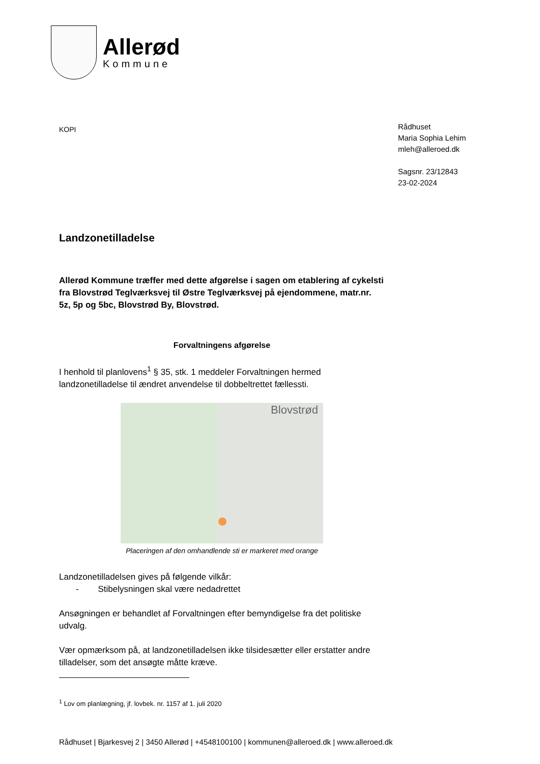Allerød
Kommune
KOPI
Rådhuset
Maria Sophia Lehim
mleh@alleroed.dk
Sagsnr. 23/12843
23-02-2024
Landzonetilladelse
Allerød Kommune træffer med dette afgørelse i sagen om etablering af cykelsti fra Blovstrød Teglværksvej til Østre Teglværksvej på ejendommene, matr.nr. 5z, 5p og 5bc, Blovstrød By, Blovstrød.
Forvaltningens afgørelse
I henhold til planlovens<sup>1</sup> § 35, stk. 1 meddeler Forvaltningen hermed landzonetilladelse til ændret anvendelse til dobbeltrettet fællessti.
Blovstrød
Placeringen af den omhandlende sti er markeret med orange
Landzonetilladelsen gives på følgende vilkår:
- Stibelysningen skal være nedadrettet
Ansøgningen er behandlet af Forvaltningen efter bemyndigelse fra det politiske udvalg.
Vær opmærksom på, at landzonetilladelsen ikke tilsidesætter eller erstatter andre tilladelser, som det ansøgte måtte kræve.
<sup>1</sup> Lov om planlægning, jf. lovbek. nr. 1157 af 1. juli 2020
Rådhuset | Bjarkesvej 2 | 3450 Allerød | +4548100100 | kommunen@alleroed.dk | www.alleroed.dk